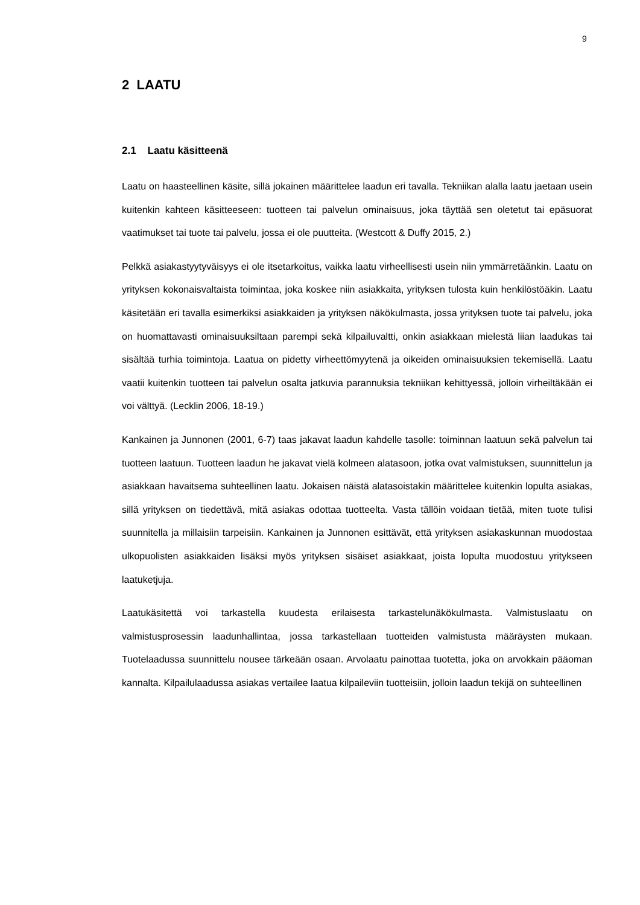9
2 LAATU
2.1 Laatu käsitteenä
Laatu on haasteellinen käsite, sillä jokainen määrittelee laadun eri tavalla. Tekniikan alalla laatu jaetaan usein kuitenkin kahteen käsitteeseen: tuotteen tai palvelun ominaisuus, joka täyttää sen oletetut tai epäsuorat vaatimukset tai tuote tai palvelu, jossa ei ole puutteita. (Westcott & Duffy 2015, 2.)
Pelkkä asiakastyytyväisyys ei ole itsetarkoitus, vaikka laatu virheellisesti usein niin ymmärretäänkin. Laatu on yrityksen kokonaisvaltaista toimintaa, joka koskee niin asiakkaita, yrityksen tulosta kuin henkilöstöäkin. Laatu käsitetään eri tavalla esimerkiksi asiakkaiden ja yrityksen näkökulmasta, jossa yrityksen tuote tai palvelu, joka on huomattavasti ominaisuuksiltaan parempi sekä kilpailuvaltti, onkin asiakkaan mielestä liian laadukas tai sisältää turhia toimintoja. Laatua on pidetty virheettömyytenä ja oikeiden ominaisuuksien tekemisellä. Laatu vaatii kuitenkin tuotteen tai palvelun osalta jatkuvia parannuksia tekniikan kehittyessä, jolloin virheiltäkään ei voi välttyä. (Lecklin 2006, 18-19.)
Kankainen ja Junnonen (2001, 6-7) taas jakavat laadun kahdelle tasolle: toiminnan laatuun sekä palvelun tai tuotteen laatuun. Tuotteen laadun he jakavat vielä kolmeen alatasoon, jotka ovat valmistuksen, suunnittelun ja asiakkaan havaitsema suhteellinen laatu. Jokaisen näistä alatasoistakin määrittelee kuitenkin lopulta asiakas, sillä yrityksen on tiedettävä, mitä asiakas odottaa tuotteelta. Vasta tällöin voidaan tietää, miten tuote tulisi suunnitella ja millaisiin tarpeisiin. Kankainen ja Junnonen esittävät, että yrityksen asiakaskunnan muodostaa ulkopuolisten asiakkaiden lisäksi myös yrityksen sisäiset asiakkaat, joista lopulta muodostuu yritykseen laatuketjuja.
Laatukäsitettä voi tarkastella kuudesta erilaisesta tarkastelunäkökulmasta. Valmistuslaatu on valmistusprosessin laadunhallintaa, jossa tarkastellaan tuotteiden valmistusta määräysten mukaan. Tuotelaadussa suunnittelu nousee tärkeään osaan. Arvolaatu painottaa tuotetta, joka on arvokkain pääoman kannalta. Kilpailulaadussa asiakas vertailee laatua kilpaileviin tuotteisiin, jolloin laadun tekijä on suhteellinen